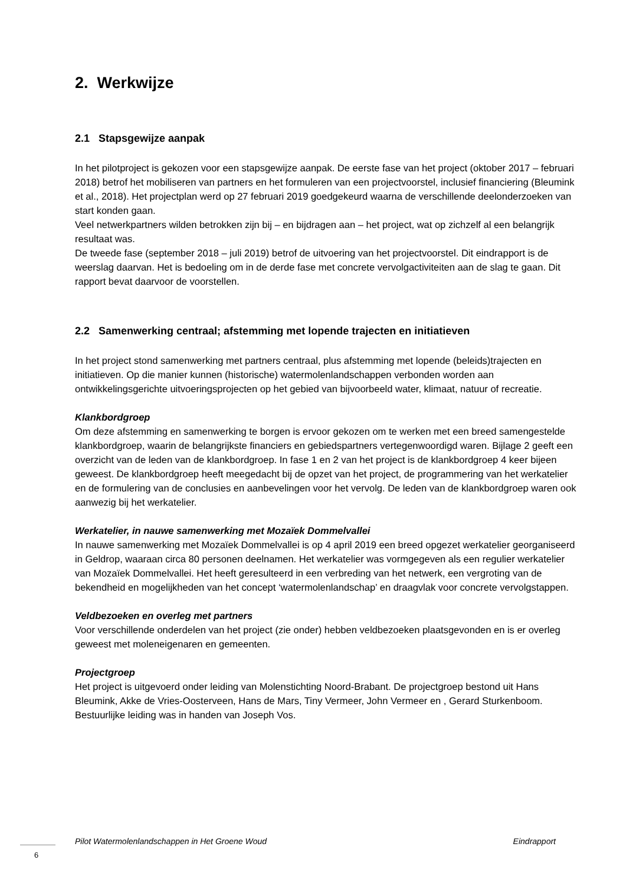2. Werkwijze
2.1 Stapsgewijze aanpak
In het pilotproject is gekozen voor een stapsgewijze aanpak. De eerste fase van het project (oktober 2017 – februari 2018) betrof het mobiliseren van partners en het formuleren van een projectvoorstel, inclusief financiering (Bleumink et al., 2018). Het projectplan werd op 27 februari 2019 goedgekeurd waarna de verschillende deelonderzoeken van start konden gaan.
Veel netwerkpartners wilden betrokken zijn bij – en bijdragen aan – het project, wat op zichzelf al een belangrijk resultaat was.
De tweede fase (september 2018 – juli 2019) betrof de uitvoering van het projectvoorstel. Dit eindrapport is de weerslag daarvan. Het is bedoeling om in de derde fase met concrete vervolgactiviteiten aan de slag te gaan. Dit rapport bevat daarvoor de voorstellen.
2.2 Samenwerking centraal; afstemming met lopende trajecten en initiatieven
In het project stond samenwerking met partners centraal, plus afstemming met lopende (beleids)trajecten en initiatieven. Op die manier kunnen (historische) watermolenlandschappen verbonden worden aan ontwikkelingsgerichte uitvoeringsprojecten op het gebied van bijvoorbeeld water, klimaat, natuur of recreatie.
Klankbordgroep
Om deze afstemming en samenwerking te borgen is ervoor gekozen om te werken met een breed samengestelde klankbordgroep, waarin de belangrijkste financiers en gebiedspartners vertegenwoordigd waren. Bijlage 2 geeft een overzicht van de leden van de klankbordgroep. In fase 1 en 2 van het project is de klankbordgroep 4 keer bijeen geweest. De klankbordgroep heeft meegedacht bij de opzet van het project, de programmering van het werkatelier en de formulering van de conclusies en aanbevelingen voor het vervolg. De leden van de klankbordgroep waren ook aanwezig bij het werkatelier.
Werkatelier, in nauwe samenwerking met Mozaïek Dommelvallei
In nauwe samenwerking met Mozaïek Dommelvallei is op 4 april 2019 een breed opgezet werkatelier georganiseerd in Geldrop, waaraan circa 80 personen deelnamen. Het werkatelier was vormgegeven als een regulier werkatelier van Mozaïek Dommelvallei. Het heeft geresulteerd in een verbreding van het netwerk, een vergroting van de bekendheid en mogelijkheden van het concept ‘watermolenlandschap’ en draagvlak voor concrete vervolgstappen.
Veldbezoeken en overleg met partners
Voor verschillende onderdelen van het project (zie onder) hebben veldbezoeken plaatsgevonden en is er overleg geweest met moleneigenaren en gemeenten.
Projectgroep
Het project is uitgevoerd onder leiding van Molenstichting Noord-Brabant. De projectgroep bestond uit Hans Bleumink, Akke de Vries-Oosterveen, Hans de Mars, Tiny Vermeer, John Vermeer en , Gerard Sturkenboom. Bestuurlijke leiding was in handen van Joseph Vos.
Pilot Watermolenlandschappen in Het Groene Woud Eindrapport
6